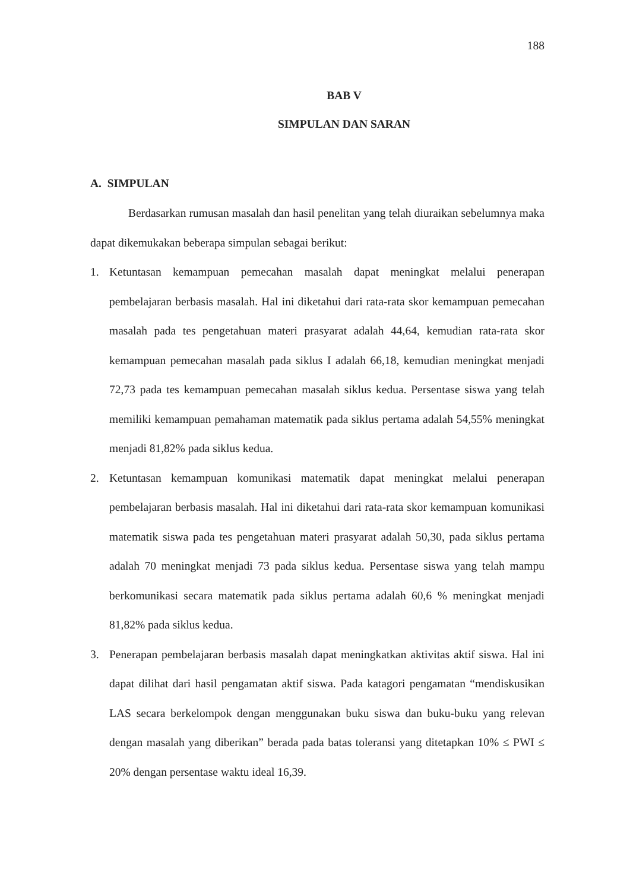188
BAB V
SIMPULAN DAN SARAN
A. SIMPULAN
Berdasarkan rumusan masalah dan hasil penelitan yang telah diuraikan sebelumnya maka dapat dikemukakan beberapa simpulan sebagai berikut:
1. Ketuntasan kemampuan pemecahan masalah dapat meningkat melalui penerapan pembelajaran berbasis masalah. Hal ini diketahui dari rata-rata skor kemampuan pemecahan masalah pada tes pengetahuan materi prasyarat adalah 44,64, kemudian rata-rata skor kemampuan pemecahan masalah pada siklus I adalah 66,18, kemudian meningkat menjadi 72,73 pada tes kemampuan pemecahan masalah siklus kedua. Persentase siswa yang telah memiliki kemampuan pemahaman matematik pada siklus pertama adalah 54,55% meningkat menjadi 81,82% pada siklus kedua.
2. Ketuntasan kemampuan komunikasi matematik dapat meningkat melalui penerapan pembelajaran berbasis masalah. Hal ini diketahui dari rata-rata skor kemampuan komunikasi matematik siswa pada tes pengetahuan materi prasyarat adalah 50,30, pada siklus pertama adalah 70 meningkat menjadi 73 pada siklus kedua. Persentase siswa yang telah mampu berkomunikasi secara matematik pada siklus pertama adalah 60,6 % meningkat menjadi 81,82% pada siklus kedua.
3. Penerapan pembelajaran berbasis masalah dapat meningkatkan aktivitas aktif siswa. Hal ini dapat dilihat dari hasil pengamatan aktif siswa. Pada katagori pengamatan “mendiskusikan LAS secara berkelompok dengan menggunakan buku siswa dan buku-buku yang relevan dengan masalah yang diberikan” berada pada batas toleransi yang ditetapkan 10% ≤ PWI ≤ 20% dengan persentase waktu ideal 16,39.